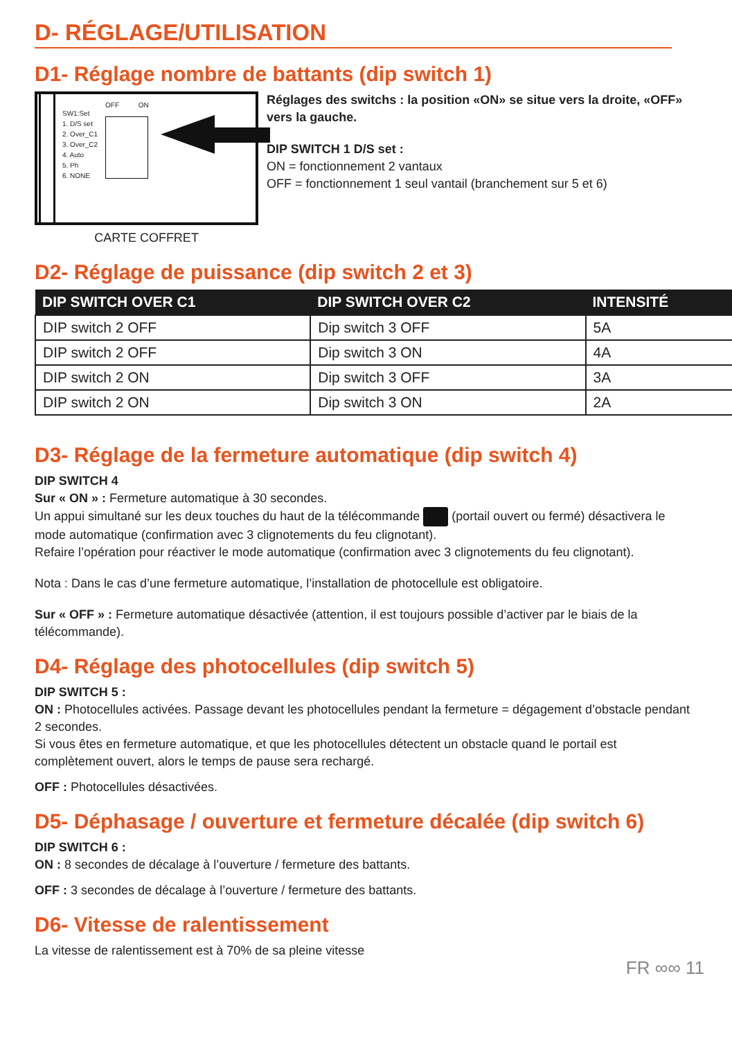D- RÉGLAGE/UTILISATION
D1- Réglage nombre de battants (dip switch 1)
SW1:Set
1. D/S set
2. Over_C1
3. Over_C2
4. Auto
5. Ph
6. NONE
OFF ON
CARTE COFFRET
Réglages des switchs : la position «ON» se situe vers la droite, «OFF» vers la gauche.
DIP SWITCH 1 D/S set :
ON = fonctionnement 2 vantaux
OFF = fonctionnement 1 seul vantail (branchement sur 5 et 6)
D2- Réglage de puissance (dip switch 2 et 3)
| DIP SWITCH OVER C1 | DIP SWITCH OVER C2 | INTENSITÉ |
| --- | --- | --- |
| DIP switch 2 OFF | Dip switch 3 OFF | 5A |
| DIP switch 2 OFF | Dip switch 3 ON | 4A |
| DIP switch 2 ON | Dip switch 3 OFF | 3A |
| DIP switch 2 ON | Dip switch 3 ON | 2A |
D3- Réglage de la fermeture automatique (dip switch 4)
DIP SWITCH 4
Sur « ON » : Fermeture automatique à 30 secondes.
Un appui simultané sur les deux touches du haut de la télécommande (portail ouvert ou fermé) désactivera le mode automatique (confirmation avec 3 clignotements du feu clignotant).
Refaire l’opération pour réactiver le mode automatique (confirmation avec 3 clignotements du feu clignotant).
Nota : Dans le cas d’une fermeture automatique, l’installation de photocellule est obligatoire.
Sur « OFF » : Fermeture automatique désactivée (attention, il est toujours possible d’activer par le biais de la télécommande).
D4- Réglage des photocellules (dip switch 5)
DIP SWITCH 5 :
ON : Photocellules activées. Passage devant les photocellules pendant la fermeture = dégagement d’obstacle pendant 2 secondes.
Si vous êtes en fermeture automatique, et que les photocellules détectent un obstacle quand le portail est complètement ouvert, alors le temps de pause sera rechargé.
OFF : Photocellules désactivées.
D5- Déphasage / ouverture et fermeture décalée (dip switch 6)
DIP SWITCH 6 :
ON : 8 secondes de décalage à l’ouverture / fermeture des battants.
OFF : 3 secondes de décalage à l’ouverture / fermeture des battants.
D6- Vitesse de ralentissement
La vitesse de ralentissement est à 70% de sa pleine vitesse
FR ∞∞ 11